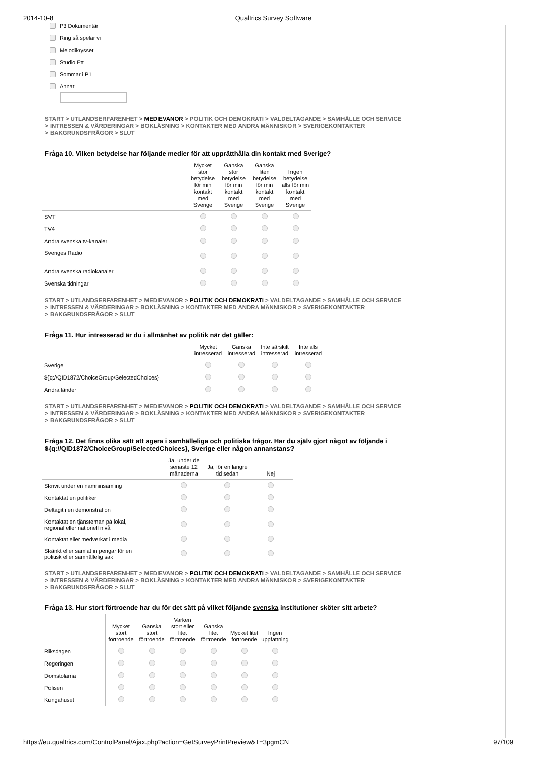2014-10-8 Qualtrics Survey Software
P3 Dokumentär
Ring så spelar vi
Melodikrysset
Studio Ett
Sommar i P1
Annat:
START > UTLANDSERFARENHET > MEDIEVANOR > POLITIK OCH DEMOKRATI > VALDELTAGANDE > SAMHÄLLE OCH SERVICE
> INTRESSEN & VÄRDERINGAR > BOKLÄSNING > KONTAKTER MED ANDRA MÄNNISKOR > SVERIGEKONTAKTER
> BAKGRUNDSFRÅGOR > SLUT
Fråga 10. Vilken betydelse har följande medier för att upprätthålla din kontakt med Sverige?
| | Mycket stor betydelse för min kontakt med Sverige | Ganska stor betydelse för min kontakt med Sverige | Ganska liten betydelse för min kontakt med Sverige | Ingen betydelse alls för min kontakt med Sverige |
| --- | --- | --- | --- | --- |
| SVT | | | | |
| TV4 | | | | |
| Andra svenska tv-kanaler | | | | |
| Sveriges Radio | | | | |
| Andra svenska radiokanaler | | | | |
| Svenska tidningar | | | | |
START > UTLANDSERFARENHET > MEDIEVANOR > POLITIK OCH DEMOKRATI > VALDELTAGANDE > SAMHÄLLE OCH SERVICE
> INTRESSEN & VÄRDERINGAR > BOKLÄSNING > KONTAKTER MED ANDRA MÄNNISKOR > SVERIGEKONTAKTER
> BAKGRUNDSFRÅGOR > SLUT
Fråga 11. Hur intresserad är du i allmänhet av politik när det gäller:
| | Mycket intresserad | Ganska intresserad | Inte särskilt intresserad | Inte alls intresserad |
| --- | --- | --- | --- | --- |
| Sverige | | | | |
| ${q://QID1872/ChoiceGroup/SelectedChoices} | | | | |
| Andra länder | | | | |
START > UTLANDSERFARENHET > MEDIEVANOR > POLITIK OCH DEMOKRATI > VALDELTAGANDE > SAMHÄLLE OCH SERVICE
> INTRESSEN & VÄRDERINGAR > BOKLÄSNING > KONTAKTER MED ANDRA MÄNNISKOR > SVERIGEKONTAKTER
> BAKGRUNDSFRÅGOR > SLUT
Fråga 12. Det finns olika sätt att agera i samhälleliga och politiska frågor. Har du själv gjort något av följande i ${q://QID1872/ChoiceGroup/SelectedChoices}, Sverige eller någon annanstans?
| | Ja, under de senaste 12 månaderna | Ja, för en längre tid sedan | Nej |
| --- | --- | --- | --- |
| Skrivit under en namninsamling | | | |
| Kontaktat en politiker | | | |
| Deltagit i en demonstration | | | |
| Kontaktat en tjänsteman på lokal, regional eller nationell nivå | | | |
| Kontaktat eller medverkat i media | | | |
| Skänkt eller samlat in pengar för en politisk eller samhällelig sak | | | |
START > UTLANDSERFARENHET > MEDIEVANOR > POLITIK OCH DEMOKRATI > VALDELTAGANDE > SAMHÄLLE OCH SERVICE
> INTRESSEN & VÄRDERINGAR > BOKLÄSNING > KONTAKTER MED ANDRA MÄNNISKOR > SVERIGEKONTAKTER
> BAKGRUNDSFRÅGOR > SLUT
Fråga 13. Hur stort förtroende har du för det sätt på vilket följande svenska institutioner sköter sitt arbete?
| | Mycket stort förtroende | Ganska stort förtroende | Varken stort eller litet förtroende | Ganska litet förtroende | Mycket litet förtroende | Ingen uppfattning |
| --- | --- | --- | --- | --- | --- | --- |
| Riksdagen | | | | | | |
| Regeringen | | | | | | |
| Domstolarna | | | | | | |
| Polisen | | | | | | |
| Kungahuset | | | | | | |
https://eu.qualtrics.com/ControlPanel/Ajax.php?action=GetSurveyPrintPreview&T=3pgmCN 97/109